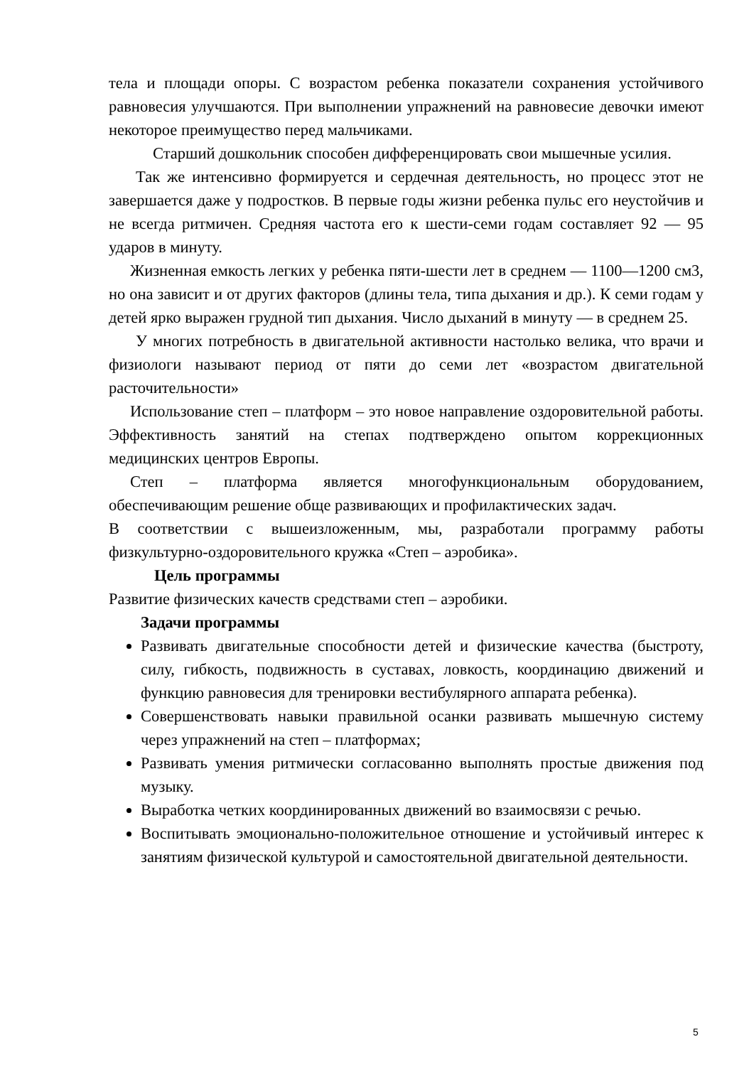тела и площади опоры. С возрастом ребенка показатели сохранения устойчивого равновесия улучшаются. При выполнении упражнений на равновесие девочки имеют некоторое преимущество перед мальчиками.
Старший дошкольник способен дифференцировать свои мышечные усилия.
Так же интенсивно формируется и сердечная деятельность, но процесс этот не завершается даже у подростков. В первые годы жизни ребенка пульс его неустойчив и не всегда ритмичен. Средняя частота его к шести-семи годам составляет 92 — 95 ударов в минуту.
Жизненная емкость легких у ребенка пяти-шести лет в среднем — 1100—1200 см3, но она зависит и от других факторов (длины тела, типа дыхания и др.). К семи годам у детей ярко выражен грудной тип дыхания. Число дыханий в минуту — в среднем 25.
У многих потребность в двигательной активности настолько велика, что врачи и физиологи называют период от пяти до семи лет «возрастом двигательной расточительности»
Использование степ – платформ – это новое направление оздоровительной работы. Эффективность занятий на степах подтверждено опытом коррекционных медицинских центров Европы.
Степ – платформа является многофункциональным оборудованием, обеспечивающим решение обще развивающих и профилактических задач.
В соответствии с вышеизложенным, мы, разработали программу работы физкультурно-оздоровительного кружка «Степ – аэробика».
Цель программы
Развитие физических качеств средствами степ – аэробики.
Задачи программы
Развивать двигательные способности детей и физические качества (быстроту, силу, гибкость, подвижность в суставах, ловкость, координацию движений и функцию равновесия для тренировки вестибулярного аппарата ребенка).
Совершенствовать навыки правильной осанки развивать мышечную систему через упражнений на степ – платформах;
Развивать умения ритмически согласованно выполнять простые движения под музыку.
Выработка четких координированных движений во взаимосвязи с речью.
Воспитывать эмоционально-положительное отношение и устойчивый интерес к занятиям физической культурой и самостоятельной двигательной деятельности.
5